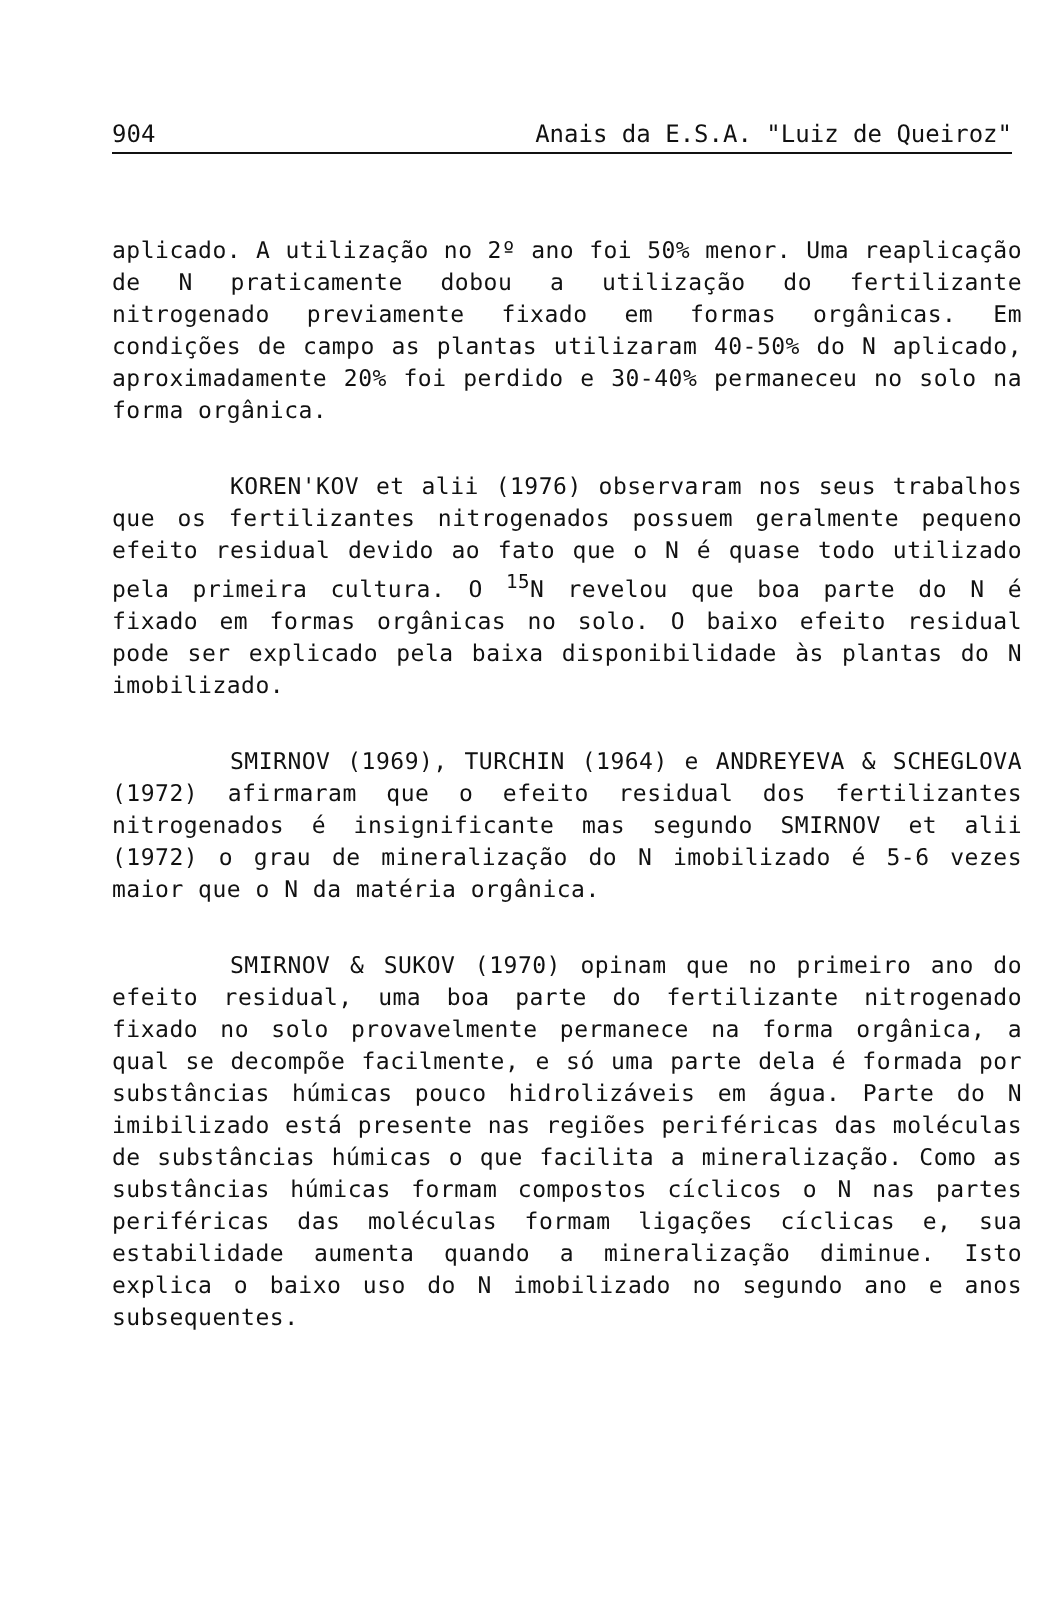904 Anais da E.S.A. "Luiz de Queiroz"
aplicado. A utilização no 2º ano foi 50% menor. Uma reaplicação de N praticamente dobou a utilização do fertilizante nitrogenado previamente fixado em formas orgânicas. Em condições de campo as plantas utilizaram 40-50% do N aplicado, aproximadamente 20% foi perdido e 30-40% permaneceu no solo na forma orgânica.
KOREN'KOV et alii (1976) observaram nos seus trabalhos que os fertilizantes nitrogenados possuem geralmente pequeno efeito residual devido ao fato que o N é quase todo utilizado pela primeira cultura. O <sup>15</sup>N revelou que boa parte do N é fixado em formas orgânicas no solo. O baixo efeito residual pode ser explicado pela baixa disponibilidade às plantas do N imobilizado.
SMIRNOV (1969), TURCHIN (1964) e ANDREYEVA & SCHEGLOVA (1972) afirmaram que o efeito residual dos fertilizantes nitrogenados é insignificante mas segundo SMIRNOV et alii (1972) o grau de mineralização do N imobilizado é 5-6 vezes maior que o N da matéria orgânica.
SMIRNOV & SUKOV (1970) opinam que no primeiro ano do efeito residual, uma boa parte do fertilizante nitrogenado fixado no solo provavelmente permanece na forma orgânica, a qual se decompõe facilmente, e só uma parte dela é formada por substâncias húmicas pouco hidrolizáveis em água. Parte do N imibilizado está presente nas regiões periféricas das moléculas de substâncias húmicas o que facilita a mineralização. Como as substâncias húmicas formam compostos cíclicos o N nas partes periféricas das moléculas formam ligações cíclicas e, sua estabilidade aumenta quando a mineralização diminue. Isto explica o baixo uso do N imobilizado no segundo ano e anos subsequentes.